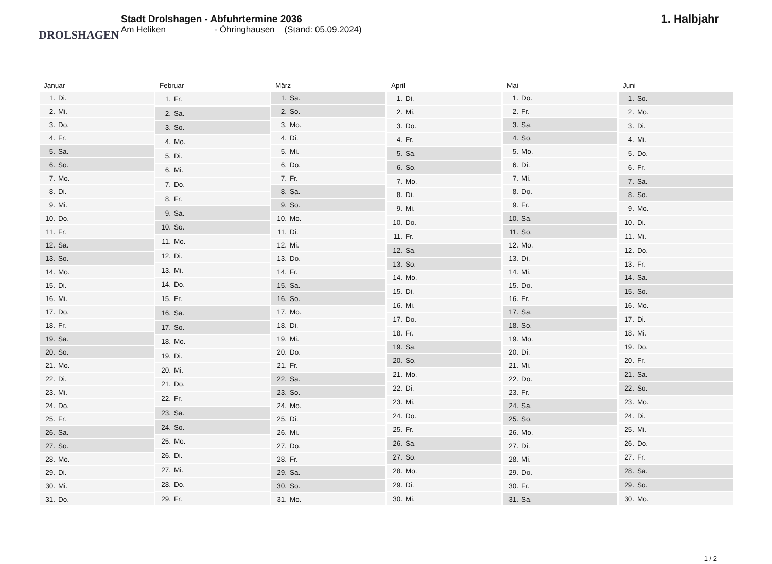DROLSHAGEN
Stadt Drolshagen - Abfuhrtermine 2036
Am Heliken - Öhringhausen (Stand: 05.09.2024)
1. Halbjahr
| Januar |
| --- |
| 1. Di. |
| 2. Mi. |
| 3. Do. |
| 4. Fr. |
| 5. Sa. |
| 6. So. |
| 7. Mo. |
| 8. Di. |
| 9. Mi. |
| 10. Do. |
| 11. Fr. |
| 12. Sa. |
| 13. So. |
| 14. Mo. |
| 15. Di. |
| 16. Mi. |
| 17. Do. |
| 18. Fr. |
| 19. Sa. |
| 20. So. |
| 21. Mo. |
| 22. Di. |
| 23. Mi. |
| 24. Do. |
| 25. Fr. |
| 26. Sa. |
| 27. So. |
| 28. Mo. |
| 29. Di. |
| 30. Mi. |
| 31. Do. |
| Februar |
| --- |
| 1. Fr. |
| 2. Sa. |
| 3. So. |
| 4. Mo. |
| 5. Di. |
| 6. Mi. |
| 7. Do. |
| 8. Fr. |
| 9. Sa. |
| 10. So. |
| 11. Mo. |
| 12. Di. |
| 13. Mi. |
| 14. Do. |
| 15. Fr. |
| 16. Sa. |
| 17. So. |
| 18. Mo. |
| 19. Di. |
| 20. Mi. |
| 21. Do. |
| 22. Fr. |
| 23. Sa. |
| 24. So. |
| 25. Mo. |
| 26. Di. |
| 27. Mi. |
| 28. Do. |
| 29. Fr. |
| März |
| --- |
| 1. Sa. |
| 2. So. |
| 3. Mo. |
| 4. Di. |
| 5. Mi. |
| 6. Do. |
| 7. Fr. |
| 8. Sa. |
| 9. So. |
| 10. Mo. |
| 11. Di. |
| 12. Mi. |
| 13. Do. |
| 14. Fr. |
| 15. Sa. |
| 16. So. |
| 17. Mo. |
| 18. Di. |
| 19. Mi. |
| 20. Do. |
| 21. Fr. |
| 22. Sa. |
| 23. So. |
| 24. Mo. |
| 25. Di. |
| 26. Mi. |
| 27. Do. |
| 28. Fr. |
| 29. Sa. |
| 30. So. |
| 31. Mo. |
| April |
| --- |
| 1. Di. |
| 2. Mi. |
| 3. Do. |
| 4. Fr. |
| 5. Sa. |
| 6. So. |
| 7. Mo. |
| 8. Di. |
| 9. Mi. |
| 10. Do. |
| 11. Fr. |
| 12. Sa. |
| 13. So. |
| 14. Mo. |
| 15. Di. |
| 16. Mi. |
| 17. Do. |
| 18. Fr. |
| 19. Sa. |
| 20. So. |
| 21. Mo. |
| 22. Di. |
| 23. Mi. |
| 24. Do. |
| 25. Fr. |
| 26. Sa. |
| 27. So. |
| 28. Mo. |
| 29. Di. |
| 30. Mi. |
| Mai |
| --- |
| 1. Do. |
| 2. Fr. |
| 3. Sa. |
| 4. So. |
| 5. Mo. |
| 6. Di. |
| 7. Mi. |
| 8. Do. |
| 9. Fr. |
| 10. Sa. |
| 11. So. |
| 12. Mo. |
| 13. Di. |
| 14. Mi. |
| 15. Do. |
| 16. Fr. |
| 17. Sa. |
| 18. So. |
| 19. Mo. |
| 20. Di. |
| 21. Mi. |
| 22. Do. |
| 23. Fr. |
| 24. Sa. |
| 25. So. |
| 26. Mo. |
| 27. Di. |
| 28. Mi. |
| 29. Do. |
| 30. Fr. |
| 31. Sa. |
| Juni |
| --- |
| 1. So. |
| 2. Mo. |
| 3. Di. |
| 4. Mi. |
| 5. Do. |
| 6. Fr. |
| 7. Sa. |
| 8. So. |
| 9. Mo. |
| 10. Di. |
| 11. Mi. |
| 12. Do. |
| 13. Fr. |
| 14. Sa. |
| 15. So. |
| 16. Mo. |
| 17. Di. |
| 18. Mi. |
| 19. Do. |
| 20. Fr. |
| 21. Sa. |
| 22. So. |
| 23. Mo. |
| 24. Di. |
| 25. Mi. |
| 26. Do. |
| 27. Fr. |
| 28. Sa. |
| 29. So. |
| 30. Mo. |
1 / 2